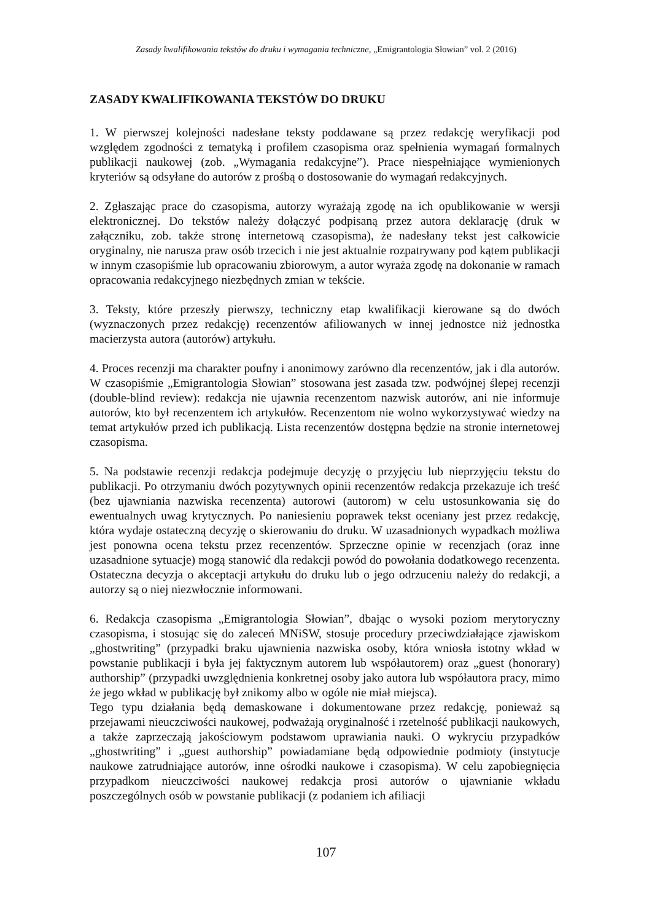Zasady kwalifikowania tekstów do druku i wymagania techniczne, „Emigrantologia Słowian” vol. 2 (2016)
ZASADY KWALIFIKOWANIA TEKSTÓW DO DRUKU
1. W pierwszej kolejności nadesłane teksty poddawane są przez redakcję weryfikacji pod względem zgodności z tematyką i profilem czasopisma oraz spełnienia wymagań formalnych publikacji naukowej (zob. „Wymagania redakcyjne”). Prace niespełniające wymienionych kryteriów są odsyłane do autorów z prośbą o dostosowanie do wymagań redakcyjnych.
2. Zgłaszając prace do czasopisma, autorzy wyrażają zgodę na ich opublikowanie w wersji elektronicznej. Do tekstów należy dołączyć podpisaną przez autora deklarację (druk w załączniku, zob. także stronę internetową czasopisma), że nadesłany tekst jest całkowicie oryginalny, nie narusza praw osób trzecich i nie jest aktualnie rozpatrywany pod kątem publikacji w innym czasopiśmie lub opracowaniu zbiorowym, a autor wyraża zgodę na dokonanie w ramach opracowania redakcyjnego niezbędnych zmian w tekście.
3. Teksty, które przeszły pierwszy, techniczny etap kwalifikacji kierowane są do dwóch (wyznaczonych przez redakcję) recenzentów afiliowanych w innej jednostce niż jednostka macierzysta autora (autorów) artykułu.
4. Proces recenzji ma charakter poufny i anonimowy zarówno dla recenzentów, jak i dla autorów. W czasopiśmie „Emigrantologia Słowian” stosowana jest zasada tzw. podwójnej ślepej recenzji (double-blind review): redakcja nie ujawnia recenzentom nazwisk autorów, ani nie informuje autorów, kto był recenzentem ich artykułów. Recenzentom nie wolno wykorzystywać wiedzy na temat artykułów przed ich publikacją. Lista recenzentów dostępna będzie na stronie internetowej czasopisma.
5. Na podstawie recenzji redakcja podejmuje decyzję o przyjęciu lub nieprzyjęciu tekstu do publikacji. Po otrzymaniu dwóch pozytywnych opinii recenzentów redakcja przekazuje ich treść (bez ujawniania nazwiska recenzenta) autorowi (autorom) w celu ustosunkowania się do ewentualnych uwag krytycznych. Po naniesieniu poprawek tekst oceniany jest przez redakcję, która wydaje ostateczną decyzję o skierowaniu do druku. W uzasadnionych wypadkach możliwa jest ponowna ocena tekstu przez recenzentów. Sprzeczne opinie w recenzjach (oraz inne uzasadnione sytuacje) mogą stanowić dla redakcji powód do powołania dodatkowego recenzenta. Ostateczna decyzja o akceptacji artykułu do druku lub o jego odrzuceniu należy do redakcji, a autorzy są o niej niezwłocznie informowani.
6. Redakcja czasopisma „Emigrantologia Słowian”, dbając o wysoki poziom merytoryczny czasopisma, i stosując się do zaleceń MNiSW, stosuje procedury przeciwdziałające zjawiskom „ghostwriting” (przypadki braku ujawnienia nazwiska osoby, która wniosła istotny wkład w powstanie publikacji i była jej faktycznym autorem lub współautorem) oraz „guest (honorary) authorship” (przypadki uwzględnienia konkretnej osoby jako autora lub współautora pracy, mimo że jego wkład w publikację był znikomy albo w ogóle nie miał miejsca).
Tego typu działania będą demaskowane i dokumentowane przez redakcję, ponieważ są przejawami nieuczciwości naukowej, podważają oryginalność i rzetelność publikacji naukowych, a także zaprzeczają jakościowym podstawom uprawiania nauki. O wykryciu przypadków „ghostwriting” i „guest authorship” powiadamiane będą odpowiednie podmioty (instytucje naukowe zatrudniające autorów, inne ośrodki naukowe i czasopisma). W celu zapobiegnięcia przypadkom nieuczciwości naukowej redakcja prosi autorów o ujawnianie wkładu poszczególnych osób w powstanie publikacji (z podaniem ich afiliacji
107